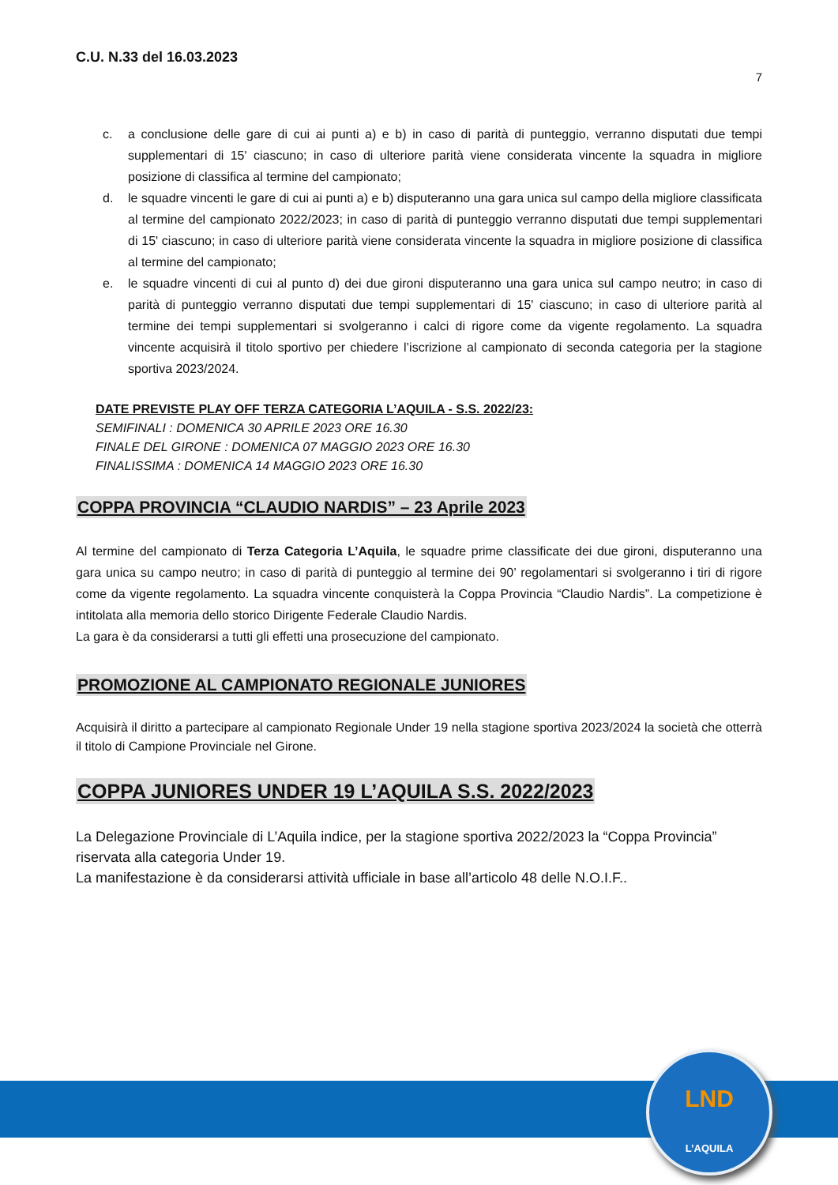C.U. N.33 del 16.03.2023
7
c. a conclusione delle gare di cui ai punti a) e b) in caso di parità di punteggio, verranno disputati due tempi supplementari di 15' ciascuno; in caso di ulteriore parità viene considerata vincente la squadra in migliore posizione di classifica al termine del campionato;
d. le squadre vincenti le gare di cui ai punti a) e b) disputeranno una gara unica sul campo della migliore classificata al termine del campionato 2022/2023; in caso di parità di punteggio verranno disputati due tempi supplementari di 15' ciascuno; in caso di ulteriore parità viene considerata vincente la squadra in migliore posizione di classifica al termine del campionato;
e. le squadre vincenti di cui al punto d) dei due gironi disputeranno una gara unica sul campo neutro; in caso di parità di punteggio verranno disputati due tempi supplementari di 15' ciascuno; in caso di ulteriore parità al termine dei tempi supplementari si svolgeranno i calci di rigore come da vigente regolamento. La squadra vincente acquisirà il titolo sportivo per chiedere l’iscrizione al campionato di seconda categoria per la stagione sportiva 2023/2024.
DATE PREVISTE PLAY OFF TERZA CATEGORIA L’AQUILA - S.S. 2022/23:
SEMIFINALI : DOMENICA 30 APRILE 2023 ORE 16.30
FINALE DEL GIRONE : DOMENICA 07 MAGGIO 2023 ORE 16.30
FINALISSIMA : DOMENICA 14 MAGGIO 2023 ORE 16.30
COPPA PROVINCIA “CLAUDIO NARDIS” – 23 Aprile 2023
Al termine del campionato di Terza Categoria L’Aquila, le squadre prime classificate dei due gironi, disputeranno una gara unica su campo neutro; in caso di parità di punteggio al termine dei 90’ regolamentari si svolgeranno i tiri di rigore come da vigente regolamento. La squadra vincente conquisterà la Coppa Provincia “Claudio Nardis”. La competizione è intitolata alla memoria dello storico Dirigente Federale Claudio Nardis.
La gara è da considerarsi a tutti gli effetti una prosecuzione del campionato.
PROMOZIONE AL CAMPIONATO REGIONALE JUNIORES
Acquisirà il diritto a partecipare al campionato Regionale Under 19 nella stagione sportiva 2023/2024 la società che otterrà il titolo di Campione Provinciale nel Girone.
COPPA JUNIORES UNDER 19 L’AQUILA S.S. 2022/2023
La Delegazione Provinciale di L’Aquila indice, per la stagione sportiva 2022/2023 la “Coppa Provincia” riservata alla categoria Under 19.
La manifestazione è da considerarsi attività ufficiale in base all’articolo 48 delle N.O.I.F..
LND
L’AQUILA